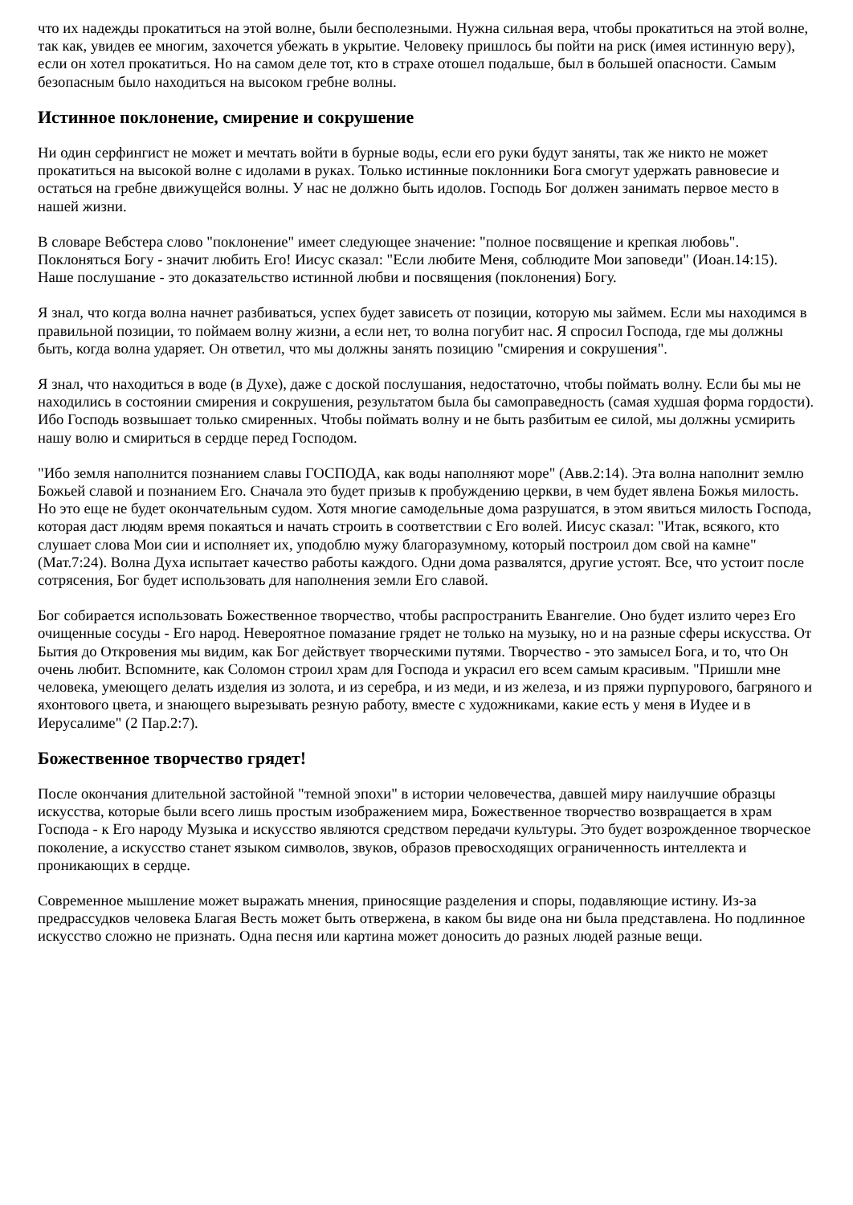что их надежды прокатиться на этой волне, были бесполезными. Нужна сильная вера, чтобы прокатиться на этой волне, так как, увидев ее многим, захочется убежать в укрытие. Человеку пришлось бы пойти на риск (имея истинную веру), если он хотел прокатиться. Но на самом деле тот, кто в страхе отошел подальше, был в большей опасности. Самым безопасным было находиться на высоком гребне волны.
Истинное поклонение, смирение и сокрушение
Ни один серфингист не может и мечтать войти в бурные воды, если его руки будут заняты, так же никто не может прокатиться на высокой волне с идолами в руках. Только истинные поклонники Бога смогут удержать равновесие и остаться на гребне движущейся волны. У нас не должно быть идолов. Господь Бог должен занимать первое место в нашей жизни.
В словаре Вебстера слово "поклонение" имеет следующее значение: "полное посвящение и крепкая любовь". Поклоняться Богу - значит любить Его! Иисус сказал: "Если любите Меня, соблюдите Мои заповеди" (Иоан.14:15). Наше послушание - это доказательство истинной любви и посвящения (поклонения) Богу.
Я знал, что когда волна начнет разбиваться, успех будет зависеть от позиции, которую мы займем. Если мы находимся в правильной позиции, то поймаем волну жизни, а если нет, то волна погубит нас. Я спросил Господа, где мы должны быть, когда волна ударяет. Он ответил, что мы должны занять позицию "смирения и сокрушения".
Я знал, что находиться в воде (в Духе), даже с доской послушания, недостаточно, чтобы поймать волну. Если бы мы не находились в состоянии смирения и сокрушения, результатом была бы самоправедность (самая худшая форма гордости). Ибо Господь возвышает только смиренных. Чтобы поймать волну и не быть разбитым ее силой, мы должны усмирить нашу волю и смириться в сердце перед Господом.
"Ибо земля наполнится познанием славы ГОСПОДА, как воды наполняют море" (Авв.2:14). Эта волна наполнит землю Божьей славой и познанием Его. Сначала это будет призыв к пробуждению церкви, в чем будет явлена Божья милость. Но это еще не будет окончательным судом. Хотя многие самодельные дома разрушатся, в этом явиться милость Господа, которая даст людям время покаяться и начать строить в соответствии с Его волей. Иисус сказал: "Итак, всякого, кто слушает слова Мои сии и исполняет их, уподоблю мужу благоразумному, который построил дом свой на камне" (Мат.7:24). Волна Духа испытает качество работы каждого. Одни дома развалятся, другие устоят. Все, что устоит после сотрясения, Бог будет использовать для наполнения земли Его славой.
Бог собирается использовать Божественное творчество, чтобы распространить Евангелие. Оно будет излито через Его очищенные сосуды - Его народ. Невероятное помазание грядет не только на музыку, но и на разные сферы искусства. От Бытия до Откровения мы видим, как Бог действует творческими путями. Творчество - это замысел Бога, и то, что Он очень любит. Вспомните, как Соломон строил храм для Господа и украсил его всем самым красивым. "Пришли мне человека, умеющего делать изделия из золота, и из серебра, и из меди, и из железа, и из пряжи пурпурового, багряного и яхонтового цвета, и знающего вырезывать резную работу, вместе с художниками, какие есть у меня в Иудее и в Иерусалиме" (2 Пар.2:7).
Божественное творчество грядет!
После окончания длительной застойной "темной эпохи" в истории человечества, давшей миру наилучшие образцы искусства, которые были всего лишь простым изображением мира, Божественное творчество возвращается в храм Господа - к Его народу Музыка и искусство являются средством передачи культуры. Это будет возрожденное творческое поколение, а искусство станет языком символов, звуков, образов превосходящих ограниченность интеллекта и проникающих в сердце.
Современное мышление может выражать мнения, приносящие разделения и споры, подавляющие истину. Из-за предрассудков человека Благая Весть может быть отвержена, в каком бы виде она ни была представлена. Но подлинное искусство сложно не признать. Одна песня или картина может доносить до разных людей разные вещи.